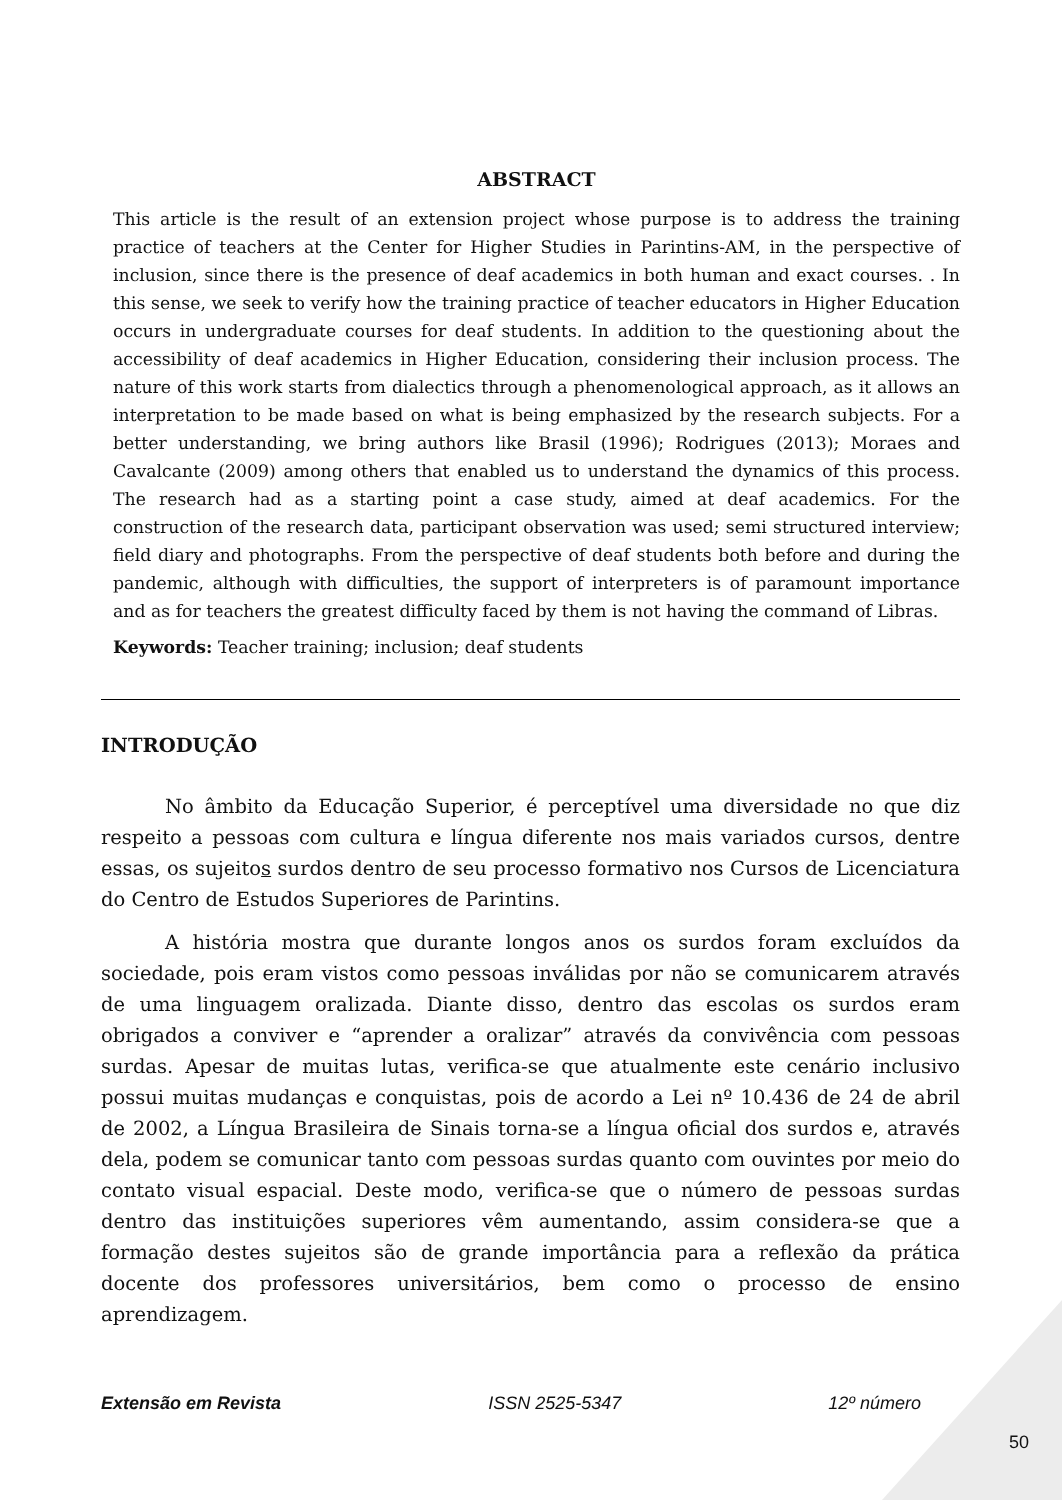ABSTRACT
This article is the result of an extension project whose purpose is to address the training practice of teachers at the Center for Higher Studies in Parintins-AM, in the perspective of inclusion, since there is the presence of deaf academics in both human and exact courses. . In this sense, we seek to verify how the training practice of teacher educators in Higher Education occurs in undergraduate courses for deaf students. In addition to the questioning about the accessibility of deaf academics in Higher Education, considering their inclusion process. The nature of this work starts from dialectics through a phenomenological approach, as it allows an interpretation to be made based on what is being emphasized by the research subjects. For a better understanding, we bring authors like Brasil (1996); Rodrigues (2013); Moraes and Cavalcante (2009) among others that enabled us to understand the dynamics of this process. The research had as a starting point a case study, aimed at deaf academics. For the construction of the research data, participant observation was used; semi structured interview; field diary and photographs. From the perspective of deaf students both before and during the pandemic, although with difficulties, the support of interpreters is of paramount importance and as for teachers the greatest difficulty faced by them is not having the command of Libras.
Keywords: Teacher training; inclusion; deaf students
INTRODUÇÃO
No âmbito da Educação Superior, é perceptível uma diversidade no que diz respeito a pessoas com cultura e língua diferente nos mais variados cursos, dentre essas, os sujeitos surdos dentro de seu processo formativo nos Cursos de Licenciatura do Centro de Estudos Superiores de Parintins.
A história mostra que durante longos anos os surdos foram excluídos da sociedade, pois eram vistos como pessoas inválidas por não se comunicarem através de uma linguagem oralizada. Diante disso, dentro das escolas os surdos eram obrigados a conviver e “aprender a oralizar” através da convivência com pessoas surdas. Apesar de muitas lutas, verifica-se que atualmente este cenário inclusivo possui muitas mudanças e conquistas, pois de acordo a Lei nº 10.436 de 24 de abril de 2002, a Língua Brasileira de Sinais torna-se a língua oficial dos surdos e, através dela, podem se comunicar tanto com pessoas surdas quanto com ouvintes por meio do contato visual espacial. Deste modo, verifica-se que o número de pessoas surdas dentro das instituições superiores vêm aumentando, assim considera-se que a formação destes sujeitos são de grande importância para a reflexão da prática docente dos professores universitários, bem como o processo de ensino aprendizagem.
Extensão em Revista ISSN 2525-5347 12º número
50